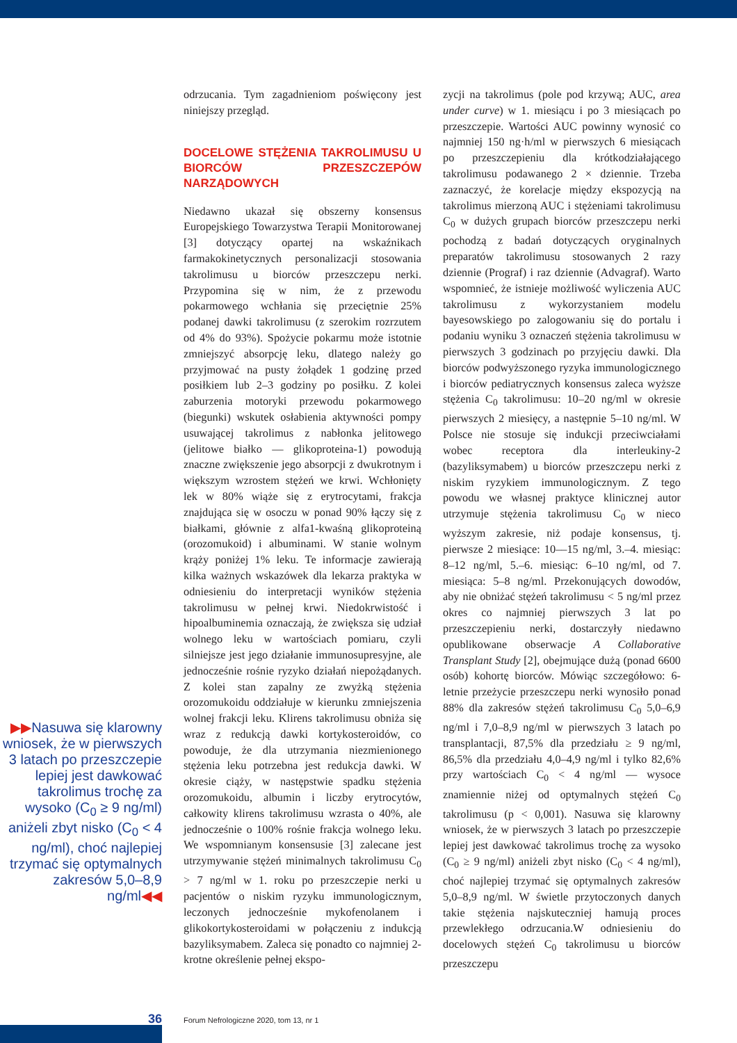▶▶Nasuwa się klarowny wniosek, że w pierwszych 3 latach po przeszczepie lepiej jest dawkować takrolimus trochę za wysoko (C<sub>0</sub> ≥ 9 ng/ml) aniżeli zbyt nisko (C<sub>0</sub> < 4 ng/ml), choć najlepiej trzymać się optymalnych zakresów 5,0–8,9 ng/ml◀◀
odrzucania. Tym zagadnieniom poświęcony jest niniejszy przegląd.
DOCELOWE STĘŻENIA TAKROLIMUSU U BIORCÓW PRZESZCZEPÓW NARZĄDOWYCH
Niedawno ukazał się obszerny konsensus Europejskiego Towarzystwa Terapii Monitorowanej [3] dotyczący opartej na wskaźnikach farmakokinetycznych personalizacji stosowania takrolimusu u biorców przeszczepu nerki. Przypomina się w nim, że z przewodu pokarmowego wchłania się przeciętnie 25% podanej dawki takrolimusu (z szerokim rozrzutem od 4% do 93%). Spożycie pokarmu może istotnie zmniejszyć absorpcję leku, dlatego należy go przyjmować na pusty żołądek 1 godzinę przed posiłkiem lub 2–3 godziny po posiłku. Z kolei zaburzenia motoryki przewodu pokarmowego (biegunki) wskutek osłabienia aktywności pompy usuwającej takrolimus z nabłonka jelitowego (jelitowe białko — glikoproteina-1) powodują znaczne zwiększenie jego absorpcji z dwukrotnym i większym wzrostem stężeń we krwi. Wchłonięty lek w 80% wiąże się z erytrocytami, frakcja znajdująca się w osoczu w ponad 90% łączy się z białkami, głównie z alfa1-kwaśną glikoproteiną (orozomukoid) i albuminami. W stanie wolnym krąży poniżej 1% leku. Te informacje zawierają kilka ważnych wskazówek dla lekarza praktyka w odniesieniu do interpretacji wyników stężenia takrolimusu w pełnej krwi. Niedokrwistość i hipoalbuminemia oznaczają, że zwiększa się udział wolnego leku w wartościach pomiaru, czyli silniejsze jest jego działanie immunosupresyjne, ale jednocześnie rośnie ryzyko działań niepożądanych. Z kolei stan zapalny ze zwyżką stężenia orozomukoidu oddziałuje w kierunku zmniejszenia wolnej frakcji leku. Klirens takrolimusu obniża się wraz z redukcją dawki kortykosteroidów, co powoduje, że dla utrzymania niezmienionego stężenia leku potrzebna jest redukcja dawki. W okresie ciąży, w następstwie spadku stężenia orozomukoidu, albumin i liczby erytrocytów, całkowity klirens takrolimusu wzrasta o 40%, ale jednocześnie o 100% rośnie frakcja wolnego leku. We wspomnianym konsensusie [3] zalecane jest utrzymywanie stężeń minimalnych takrolimusu C<sub>0</sub> > 7 ng/ml w 1. roku po przeszczepie nerki u pacjentów o niskim ryzyku immunologicznym, leczonych jednocześnie mykofenolanem i glikokortykosteroidami w połączeniu z indukcją bazyliksymabem. Zaleca się ponadto co najmniej 2-krotne określenie pełnej ekspo-
zycji na takrolimus (pole pod krzywą; AUC, area under curve) w 1. miesiącu i po 3 miesiącach po przeszczepie. Wartości AUC powinny wynosić co najmniej 150 ng·h/ml w pierwszych 6 miesiącach po przeszczepieniu dla krótkodziałającego takrolimusu podawanego 2 × dziennie. Trzeba zaznaczyć, że korelacje między ekspozycją na takrolimus mierzoną AUC i stężeniami takrolimusu C<sub>0</sub> w dużych grupach biorców przeszczepu nerki pochodzą z badań dotyczących oryginalnych preparatów takrolimusu stosowanych 2 razy dziennie (Prograf) i raz dziennie (Advagraf). Warto wspomnieć, że istnieje możliwość wyliczenia AUC takrolimusu z wykorzystaniem modelu bayesowskiego po zalogowaniu się do portalu i podaniu wyniku 3 oznaczeń stężenia takrolimusu w pierwszych 3 godzinach po przyjęciu dawki. Dla biorców podwyższonego ryzyka immunologicznego i biorców pediatrycznych konsensus zaleca wyższe stężenia C<sub>0</sub> takrolimusu: 10–20 ng/ml w okresie pierwszych 2 miesięcy, a następnie 5–10 ng/ml. W Polsce nie stosuje się indukcji przeciwciałami wobec receptora dla interleukiny-2 (bazyliksymabem) u biorców przeszczepu nerki z niskim ryzykiem immunologicznym. Z tego powodu we własnej praktyce klinicznej autor utrzymuje stężenia takrolimusu C<sub>0</sub> w nieco wyższym zakresie, niż podaje konsensus, tj. pierwsze 2 miesiące: 10––15 ng/ml, 3.–4. miesiąc: 8–12 ng/ml, 5.–6. miesiąc: 6–10 ng/ml, od 7. miesiąca: 5–8 ng/ml. Przekonujących dowodów, aby nie obniżać stężeń takrolimusu < 5 ng/ml przez okres co najmniej pierwszych 3 lat po przeszczepieniu nerki, dostarczyły niedawno opublikowane obserwacje A Collaborative Transplant Study [2], obejmujące dużą (ponad 6600 osób) kohortę biorców. Mówiąc szczegółowo: 6-letnie przeżycie przeszczepu nerki wynosiło ponad 88% dla zakresów stężeń takrolimusu C<sub>0</sub> 5,0–6,9 ng/ml i 7,0–8,9 ng/ml w pierwszych 3 latach po transplantacji, 87,5% dla przedziału ≥ 9 ng/ml, 86,5% dla przedziału 4,0–4,9 ng/ml i tylko 82,6% przy wartościach C<sub>0</sub> < 4 ng/ml — wysoce znamiennie niżej od optymalnych stężeń C<sub>0</sub> takrolimusu (p < 0,001). Nasuwa się klarowny wniosek, że w pierwszych 3 latach po przeszczepie lepiej jest dawkować takrolimus trochę za wysoko (C<sub>0</sub> ≥ 9 ng/ml) aniżeli zbyt nisko (C<sub>0</sub> < 4 ng/ml), choć najlepiej trzymać się optymalnych zakresów 5,0–8,9 ng/ml. W świetle przytoczonych danych takie stężenia najskuteczniej hamują proces przewlekłego odrzucania.W odniesieniu do docelowych stężeń C<sub>0</sub> takrolimusu u biorców przeszczepu
36
Forum Nefrologiczne 2020, tom 13, nr 1